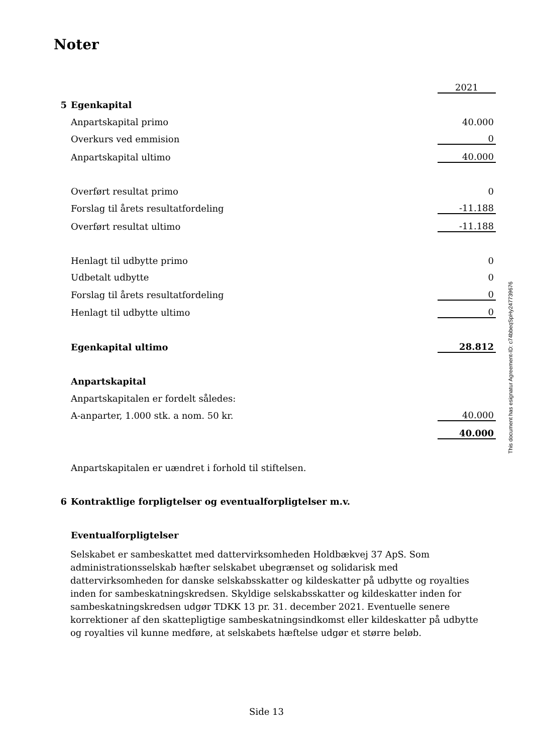Noter
| | | 2021 |
| 5 | Egenkapital | |
| | Anpartskapital primo | 40.000 |
| | Overkurs ved emmision | 0 |
| | Anpartskapital ultimo | 40.000 |
| | Overført resultat primo | 0 |
| | Forslag til årets resultatfordeling | -11.188 |
| | Overført resultat ultimo | -11.188 |
| | Henlagt til udbytte primo | 0 |
| | Udbetalt udbytte | 0 |
| | Forslag til årets resultatfordeling | 0 |
| | Henlagt til udbytte ultimo | 0 |
| | Egenkapital ultimo | 28.812 |
| | Anpartskapital | |
| | Anpartskapitalen er fordelt således: | |
| | A-anparter, 1.000 stk. a nom. 50 kr. | 40.000 |
| | | 40.000 |
| | Anpartskapitalen er uændret i forhold til stiftelsen. | |
| 6 | Kontraktlige forpligtelser og eventualforpligtelser m.v. | |
| | Eventualforpligtelser | |
Selskabet er sambeskattet med dattervirksomheden Holdbækvej 37 ApS. Som administrationsselskab hæfter selskabet ubegrænset og solidarisk med dattervirksomheden for danske selskabsskatter og kildeskatter på udbytte og royalties inden for sambeskatningskredsen. Skyldige selskabsskatter og kildeskatter inden for sambeskatningskredsen udgør TDKK 13 pr. 31. december 2021. Eventuelle senere korrektioner af den skattepligtige sambeskatningsindkomst eller kildeskatter på udbytte og royalties vil kunne medføre, at selskabets hæftelse udgør et større beløb.
This document has esignatur Agreement-ID: c74bbeqSpHy247739676
Side 13